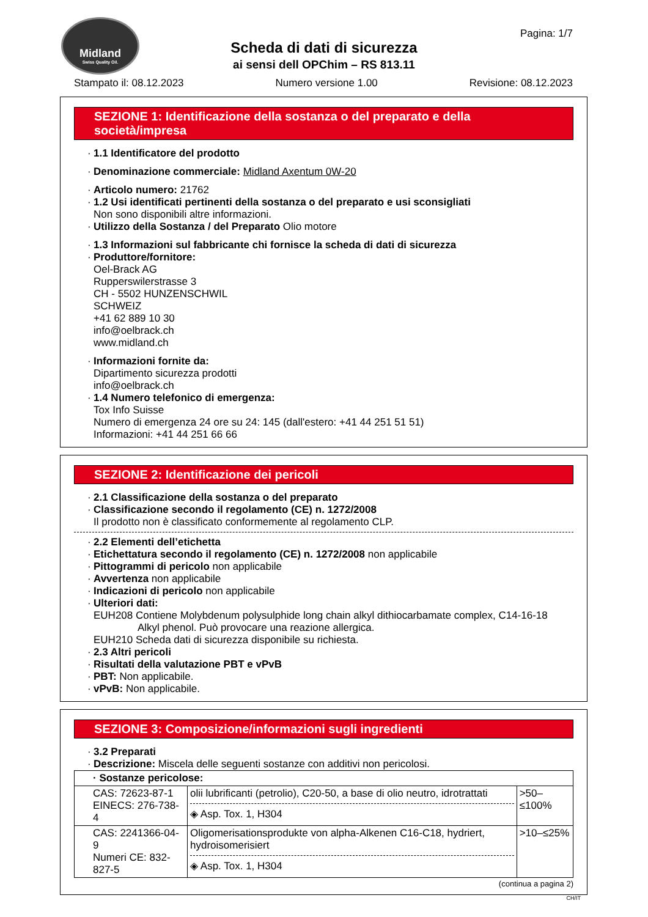Midland
Swiss Quality Oil.
Pagina: 1/7
Scheda di dati di sicurezza
ai sensi dell OPChim – RS 813.11
Stampato il: 08.12.2023 Numero versione 1.00 Revisione: 08.12.2023
SEZIONE 1: Identificazione della sostanza o del preparato e della società/impresa
1.1 Identificatore del prodotto
Denominazione commerciale: Midland Axentum 0W-20
Articolo numero: 21762
1.2 Usi identificati pertinenti della sostanza o del preparato e usi sconsigliati
Non sono disponibili altre informazioni.
Utilizzo della Sostanza / del Preparato Olio motore
1.3 Informazioni sul fabbricante chi fornisce la scheda di dati di sicurezza
Produttore/fornitore:
Oel-Brack AG
Rupperswilerstrasse 3
CH - 5502 HUNZENSCHWIL
SCHWEIZ
+41 62 889 10 30
info@oelbrack.ch
www.midland.ch
Informazioni fornite da:
Dipartimento sicurezza prodotti
info@oelbrack.ch
1.4 Numero telefonico di emergenza:
Tox Info Suisse
Numero di emergenza 24 ore su 24: 145 (dall'estero: +41 44 251 51 51)
Informazioni: +41 44 251 66 66
SEZIONE 2: Identificazione dei pericoli
2.1 Classificazione della sostanza o del preparato
Classificazione secondo il regolamento (CE) n. 1272/2008
Il prodotto non è classificato conformemente al regolamento CLP.
2.2 Elementi dell’etichetta
Etichettatura secondo il regolamento (CE) n. 1272/2008 non applicabile
Pittogrammi di pericolo non applicabile
Avvertenza non applicabile
Indicazioni di pericolo non applicabile
Ulteriori dati:
EUH208 Contiene Molybdenum polysulphide long chain alkyl dithiocarbamate complex, C14-16-18
Alkyl phenol. Può provocare una reazione allergica.
EUH210 Scheda dati di sicurezza disponibile su richiesta.
2.3 Altri pericoli
Risultati della valutazione PBT e vPvB
PBT: Non applicabile.
vPvB: Non applicabile.
SEZIONE 3: Composizione/informazioni sugli ingredienti
3.2 Preparati
Descrizione: Miscela delle seguenti sostanze con additivi non pericolosi.
| · Sostanze pericolose: | | |
| CAS: 72623-87-1 EINECS: 276-738-4 | olii lubrificanti (petrolio), C20-50, a base di olio neutro, idrotrattati ◈ Asp. Tox. 1, H304 | >50–≤100% |
| CAS: 2241366-04-9 Numeri CE: 832-827-5 | Oligomerisationsprodukte von alpha-Alkenen C16-C18, hydriert, hydroisomerisiert ◈ Asp. Tox. 1, H304 | >10–≤25% |
(continua a pagina 2)
CH/IT